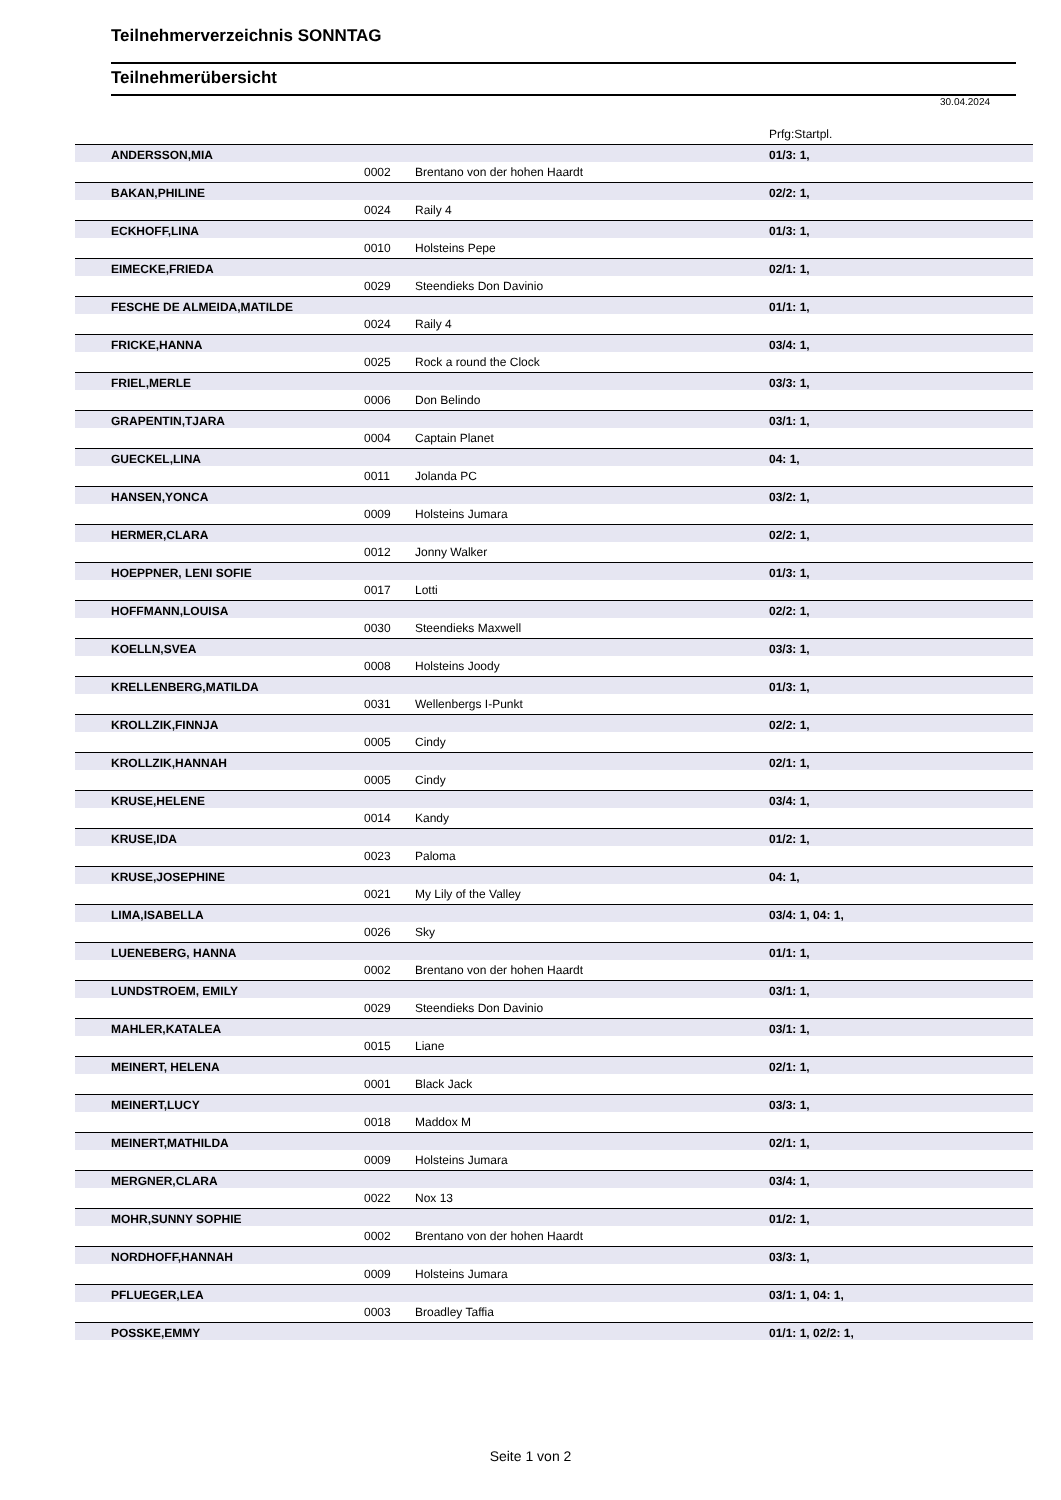Teilnehmerverzeichnis SONNTAG
Teilnehmerübersicht
30.04.2024
| | | | | Prfg:Startpl. |
| | ANDERSSON,MIA | | | 01/3: 1, |
| | | 0002 | Brentano von der hohen Haardt | |
| | BAKAN,PHILINE | | | 02/2: 1, |
| | | 0024 | Raily 4 | |
| | ECKHOFF,LINA | | | 01/3: 1, |
| | | 0010 | Holsteins Pepe | |
| | EIMECKE,FRIEDA | | | 02/1: 1, |
| | | 0029 | Steendieks Don Davinio | |
| | FESCHE DE ALMEIDA,MATILDE | | | 01/1: 1, |
| | | 0024 | Raily 4 | |
| | FRICKE,HANNA | | | 03/4: 1, |
| | | 0025 | Rock a round the Clock | |
| | FRIEL,MERLE | | | 03/3: 1, |
| | | 0006 | Don Belindo | |
| | GRAPENTIN,TJARA | | | 03/1: 1, |
| | | 0004 | Captain Planet | |
| | GUECKEL,LINA | | | 04: 1, |
| | | 0011 | Jolanda PC | |
| | HANSEN,YONCA | | | 03/2: 1, |
| | | 0009 | Holsteins Jumara | |
| | HERMER,CLARA | | | 02/2: 1, |
| | | 0012 | Jonny Walker | |
| | HOEPPNER, LENI SOFIE | | | 01/3: 1, |
| | | 0017 | Lotti | |
| | HOFFMANN,LOUISA | | | 02/2: 1, |
| | | 0030 | Steendieks Maxwell | |
| | KOELLN,SVEA | | | 03/3: 1, |
| | | 0008 | Holsteins Joody | |
| | KRELLENBERG,MATILDA | | | 01/3: 1, |
| | | 0031 | Wellenbergs I-Punkt | |
| | KROLLZIK,FINNJA | | | 02/2: 1, |
| | | 0005 | Cindy | |
| | KROLLZIK,HANNAH | | | 02/1: 1, |
| | | 0005 | Cindy | |
| | KRUSE,HELENE | | | 03/4: 1, |
| | | 0014 | Kandy | |
| | KRUSE,IDA | | | 01/2: 1, |
| | | 0023 | Paloma | |
| | KRUSE,JOSEPHINE | | | 04: 1, |
| | | 0021 | My Lily of the Valley | |
| | LIMA,ISABELLA | | | 03/4: 1, 04: 1, |
| | | 0026 | Sky | |
| | LUENEBERG, HANNA | | | 01/1: 1, |
| | | 0002 | Brentano von der hohen Haardt | |
| | LUNDSTROEM, EMILY | | | 03/1: 1, |
| | | 0029 | Steendieks Don Davinio | |
| | MAHLER,KATALEA | | | 03/1: 1, |
| | | 0015 | Liane | |
| | MEINERT, HELENA | | | 02/1: 1, |
| | | 0001 | Black Jack | |
| | MEINERT,LUCY | | | 03/3: 1, |
| | | 0018 | Maddox M | |
| | MEINERT,MATHILDA | | | 02/1: 1, |
| | | 0009 | Holsteins Jumara | |
| | MERGNER,CLARA | | | 03/4: 1, |
| | | 0022 | Nox 13 | |
| | MOHR,SUNNY SOPHIE | | | 01/2: 1, |
| | | 0002 | Brentano von der hohen Haardt | |
| | NORDHOFF,HANNAH | | | 03/3: 1, |
| | | 0009 | Holsteins Jumara | |
| | PFLUEGER,LEA | | | 03/1: 1, 04: 1, |
| | | 0003 | Broadley Taffia | |
| | POSSKE,EMMY | | | 01/1: 1, 02/2: 1, |
Seite 1 von 2